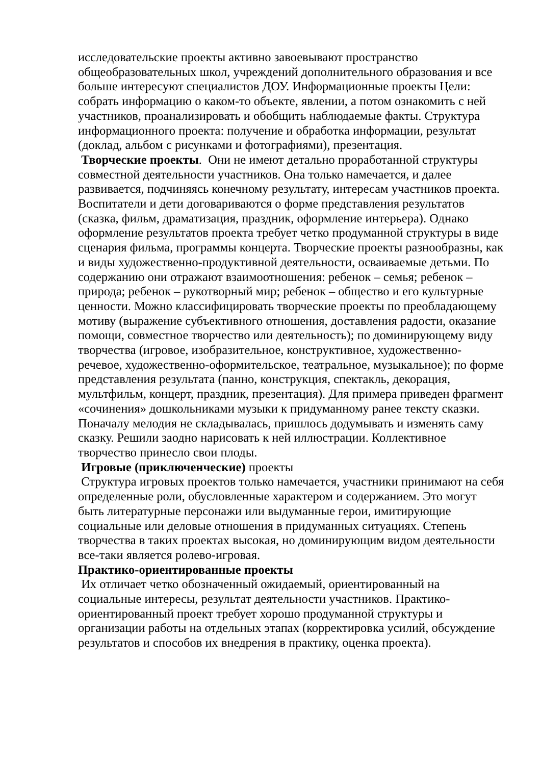исследовательские проекты активно завоевывают пространство общеобразовательных школ, учреждений дополнительного образования и все больше интересуют специалистов ДОУ. Информационные проекты Цели: собрать информацию о каком-то объекте, явлении, а потом ознакомить с ней участников, проанализировать и обобщить наблюдаемые факты. Структура информационного проекта: получение и обработка информации, результат (доклад, альбом с рисунками и фотографиями), презентация.
Творческие проекты. Они не имеют детально проработанной структуры совместной деятельности участников. Она только намечается, и далее развивается, подчиняясь конечному результату, интересам участников проекта. Воспитатели и дети договариваются о форме представления результатов (сказка, фильм, драматизация, праздник, оформление интерьера). Однако оформление результатов проекта требует четко продуманной структуры в виде сценария фильма, программы концерта. Творческие проекты разнообразны, как и виды художественно-продуктивной деятельности, осваиваемые детьми. По содержанию они отражают взаимоотношения: ребенок – семья; ребенок – природа; ребенок – рукотворный мир; ребенок – общество и его культурные ценности. Можно классифицировать творческие проекты по преобладающему мотиву (выражение субъективного отношения, доставления радости, оказание помощи, совместное творчество или деятельность); по доминирующему виду творчества (игровое, изобразительное, конструктивное, художественно-речевое, художественно-оформительское, театральное, музыкальное); по форме представления результата (панно, конструкция, спектакль, декорация, мультфильм, концерт, праздник, презентация). Для примера приведен фрагмент «сочинения» дошкольниками музыки к придуманному ранее тексту сказки. Поначалу мелодия не складывалась, пришлось додумывать и изменять саму сказку. Решили заодно нарисовать к ней иллюстрации. Коллективное творчество принесло свои плоды.
Игровые (приключенческие) проекты
Структура игровых проектов только намечается, участники принимают на себя определенные роли, обусловленные характером и содержанием. Это могут быть литературные персонажи или выдуманные герои, имитирующие социальные или деловые отношения в придуманных ситуациях. Степень творчества в таких проектах высокая, но доминирующим видом деятельности все-таки является ролево-игровая.
Практико-ориентированные проекты
Их отличает четко обозначенный ожидаемый, ориентированный на социальные интересы, результат деятельности участников. Практико-ориентированный проект требует хорошо продуманной структуры и организации работы на отдельных этапах (корректировка усилий, обсуждение результатов и способов их внедрения в практику, оценка проекта).